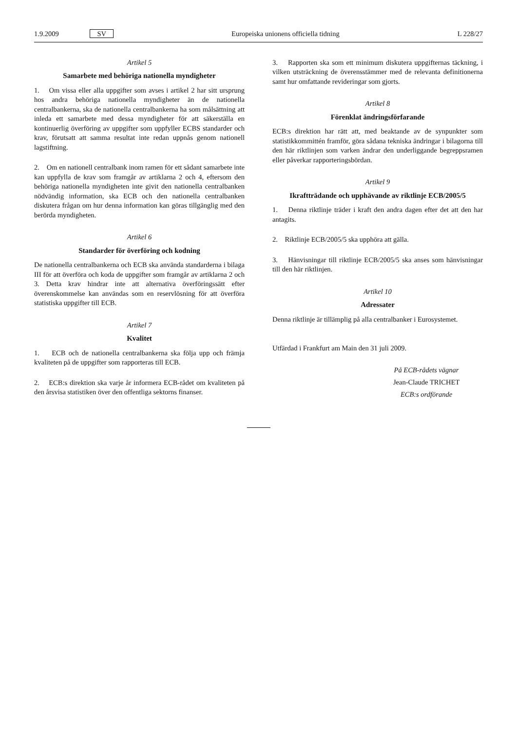1.9.2009 SV Europeiska unionens officiella tidning L 228/27
Artikel 5
Samarbete med behöriga nationella myndigheter
1. Om vissa eller alla uppgifter som avses i artikel 2 har sitt ursprung hos andra behöriga nationella myndigheter än de nationella centralbankerna, ska de nationella centralbankerna ha som målsättning att inleda ett samarbete med dessa myndigheter för att säkerställa en kontinuerlig överföring av uppgifter som uppfyller ECBS standarder och krav, förutsatt att samma resultat inte redan uppnås genom nationell lagstiftning.
2. Om en nationell centralbank inom ramen för ett sådant samarbete inte kan uppfylla de krav som framgår av artiklarna 2 och 4, eftersom den behöriga nationella myndigheten inte givit den nationella centralbanken nödvändig information, ska ECB och den nationella centralbanken diskutera frågan om hur denna information kan göras tillgänglig med den berörda myndigheten.
Artikel 6
Standarder för överföring och kodning
De nationella centralbankerna och ECB ska använda standarderna i bilaga III för att överföra och koda de uppgifter som framgår av artiklarna 2 och 3. Detta krav hindrar inte att alternativa överföringssätt efter överenskommelse kan användas som en reservlösning för att överföra statistiska uppgifter till ECB.
Artikel 7
Kvalitet
1. ECB och de nationella centralbankerna ska följa upp och främja kvaliteten på de uppgifter som rapporteras till ECB.
2. ECB:s direktion ska varje år informera ECB-rådet om kvaliteten på den årsvisa statistiken över den offentliga sektorns finanser.
3. Rapporten ska som ett minimum diskutera uppgifternas täckning, i vilken utsträckning de överensstämmer med de relevanta definitionerna samt hur omfattande revideringar som gjorts.
Artikel 8
Förenklat ändringsförfarande
ECB:s direktion har rätt att, med beaktande av de synpunkter som statistikkommittén framför, göra sådana tekniska ändringar i bilagorna till den här riktlinjen som varken ändrar den underliggande begreppsramen eller påverkar rapporteringsbördan.
Artikel 9
Ikraftträdande och upphävande av riktlinje ECB/2005/5
1. Denna riktlinje träder i kraft den andra dagen efter det att den har antagits.
2. Riktlinje ECB/2005/5 ska upphöra att gälla.
3. Hänvisningar till riktlinje ECB/2005/5 ska anses som hänvisningar till den här riktlinjen.
Artikel 10
Adressater
Denna riktlinje är tillämplig på alla centralbanker i Eurosystemet.
Utfärdad i Frankfurt am Main den 31 juli 2009.
På ECB-rådets vägnar
Jean-Claude TRICHET
ECB:s ordförande